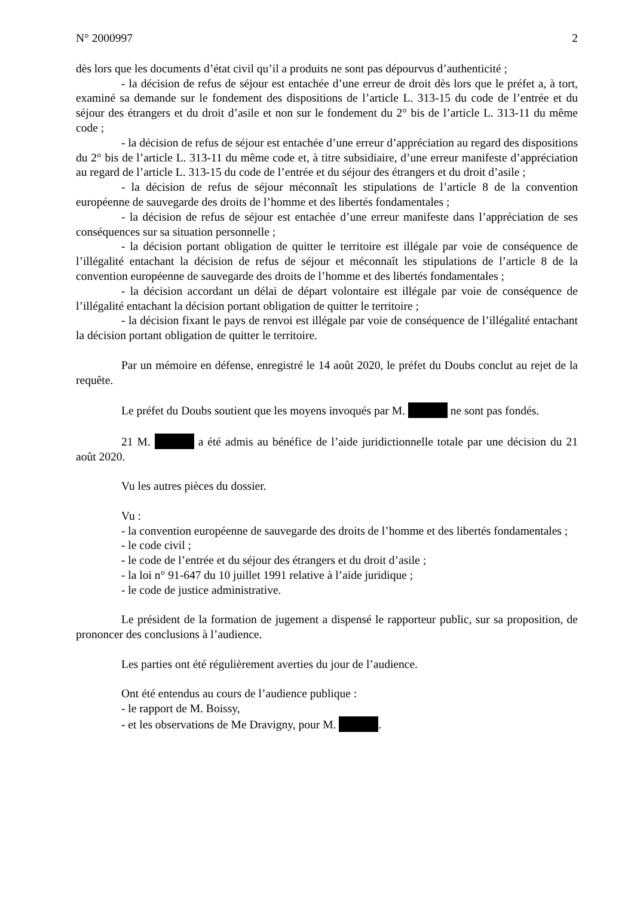N° 2000997 2
dès lors que les documents d’état civil qu’il a produits ne sont pas dépourvus d’authenticité ;
- la décision de refus de séjour est entachée d’une erreur de droit dès lors que le préfet a, à tort, examiné sa demande sur le fondement des dispositions de l’article L. 313-15 du code de l’entrée et du séjour des étrangers et du droit d’asile et non sur le fondement du 2° bis de l’article L. 313-11 du même code ;
- la décision de refus de séjour est entachée d’une erreur d’appréciation au regard des dispositions du 2° bis de l’article L. 313-11 du même code et, à titre subsidiaire, d’une erreur manifeste d’appréciation au regard de l’article L. 313-15 du code de l’entrée et du séjour des étrangers et du droit d’asile ;
- la décision de refus de séjour méconnaît les stipulations de l’article 8 de la convention européenne de sauvegarde des droits de l’homme et des libertés fondamentales ;
- la décision de refus de séjour est entachée d’une erreur manifeste dans l’appréciation de ses conséquences sur sa situation personnelle ;
- la décision portant obligation de quitter le territoire est illégale par voie de conséquence de l’illégalité entachant la décision de refus de séjour et méconnaît les stipulations de l’article 8 de la convention européenne de sauvegarde des droits de l’homme et des libertés fondamentales ;
- la décision accordant un délai de départ volontaire est illégale par voie de conséquence de l’illégalité entachant la décision portant obligation de quitter le territoire ;
- la décision fixant le pays de renvoi est illégale par voie de conséquence de l’illégalité entachant la décision portant obligation de quitter le territoire.
Par un mémoire en défense, enregistré le 14 août 2020, le préfet du Doubs conclut au rejet de la requête.
Le préfet du Doubs soutient que les moyens invoqués par M. ne sont pas fondés.
21 M. a été admis au bénéfice de l’aide juridictionnelle totale par une décision du 21 août 2020.
Vu les autres pièces du dossier.
Vu :
- la convention européenne de sauvegarde des droits de l’homme et des libertés fondamentales ;
- le code civil ;
- le code de l’entrée et du séjour des étrangers et du droit d’asile ;
- la loi n° 91-647 du 10 juillet 1991 relative à l’aide juridique ;
- le code de justice administrative.
Le président de la formation de jugement a dispensé le rapporteur public, sur sa proposition, de prononcer des conclusions à l’audience.
Les parties ont été régulièrement averties du jour de l’audience.
Ont été entendus au cours de l’audience publique :
- le rapport de M. Boissy,
- et les observations de Me Dravigny, pour M. .